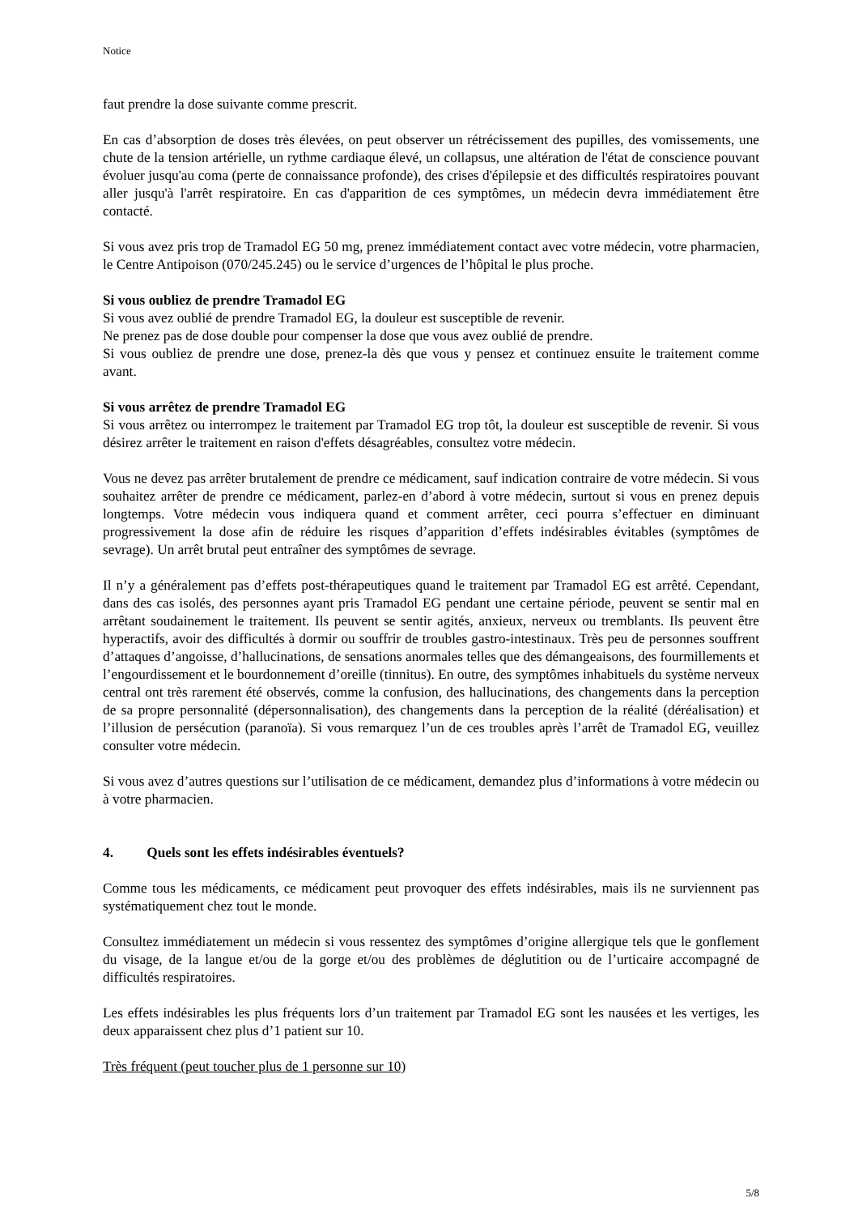Notice
faut prendre la dose suivante comme prescrit.
En cas d’absorption de doses très élevées, on peut observer un rétrécissement des pupilles, des vomissements, une chute de la tension artérielle, un rythme cardiaque élevé, un collapsus, une altération de l'état de conscience pouvant évoluer jusqu'au coma (perte de connaissance profonde), des crises d'épilepsie et des difficultés respiratoires pouvant aller jusqu'à l'arrêt respiratoire. En cas d'apparition de ces symptômes, un médecin devra immédiatement être contacté.
Si vous avez pris trop de Tramadol EG 50 mg, prenez immédiatement contact avec votre médecin, votre pharmacien, le Centre Antipoison (070/245.245) ou le service d’urgences de l’hôpital le plus proche.
Si vous oubliez de prendre Tramadol EG
Si vous avez oublié de prendre Tramadol EG, la douleur est susceptible de revenir.
Ne prenez pas de dose double pour compenser la dose que vous avez oublié de prendre.
Si vous oubliez de prendre une dose, prenez-la dès que vous y pensez et continuez ensuite le traitement comme avant.
Si vous arrêtez de prendre Tramadol EG
Si vous arrêtez ou interrompez le traitement par Tramadol EG trop tôt, la douleur est susceptible de revenir. Si vous désirez arrêter le traitement en raison d'effets désagréables, consultez votre médecin.
Vous ne devez pas arrêter brutalement de prendre ce médicament, sauf indication contraire de votre médecin. Si vous souhaitez arrêter de prendre ce médicament, parlez-en d’abord à votre médecin, surtout si vous en prenez depuis longtemps. Votre médecin vous indiquera quand et comment arrêter, ceci pourra s’effectuer en diminuant progressivement la dose afin de réduire les risques d’apparition d’effets indésirables évitables (symptômes de sevrage). Un arrêt brutal peut entraîner des symptômes de sevrage.
Il n’y a généralement pas d’effets post-thérapeutiques quand le traitement par Tramadol EG est arrêté. Cependant, dans des cas isolés, des personnes ayant pris Tramadol EG pendant une certaine période, peuvent se sentir mal en arrêtant soudainement le traitement. Ils peuvent se sentir agités, anxieux, nerveux ou tremblants. Ils peuvent être hyperactifs, avoir des difficultés à dormir ou souffrir de troubles gastro-intestinaux. Très peu de personnes souffrent d’attaques d’angoisse, d’hallucinations, de sensations anormales telles que des démangeaisons, des fourmillements et l’engourdissement et le bourdonnement d’oreille (tinnitus). En outre, des symptômes inhabituels du système nerveux central ont très rarement été observés, comme la confusion, des hallucinations, des changements dans la perception de sa propre personnalité (dépersonnalisation), des changements dans la perception de la réalité (déréalisation) et l’illusion de persécution (paranoïa). Si vous remarquez l’un de ces troubles après l’arrêt de Tramadol EG, veuillez consulter votre médecin.
Si vous avez d’autres questions sur l’utilisation de ce médicament, demandez plus d’informations à votre médecin ou à votre pharmacien.
4. Quels sont les effets indésirables éventuels?
Comme tous les médicaments, ce médicament peut provoquer des effets indésirables, mais ils ne surviennent pas systématiquement chez tout le monde.
Consultez immédiatement un médecin si vous ressentez des symptômes d’origine allergique tels que le gonflement du visage, de la langue et/ou de la gorge et/ou des problèmes de déglutition ou de l’urticaire accompagné de difficultés respiratoires.
Les effets indésirables les plus fréquents lors d’un traitement par Tramadol EG sont les nausées et les vertiges, les deux apparaissent chez plus d’1 patient sur 10.
Très fréquent (peut toucher plus de 1 personne sur 10)
5/8